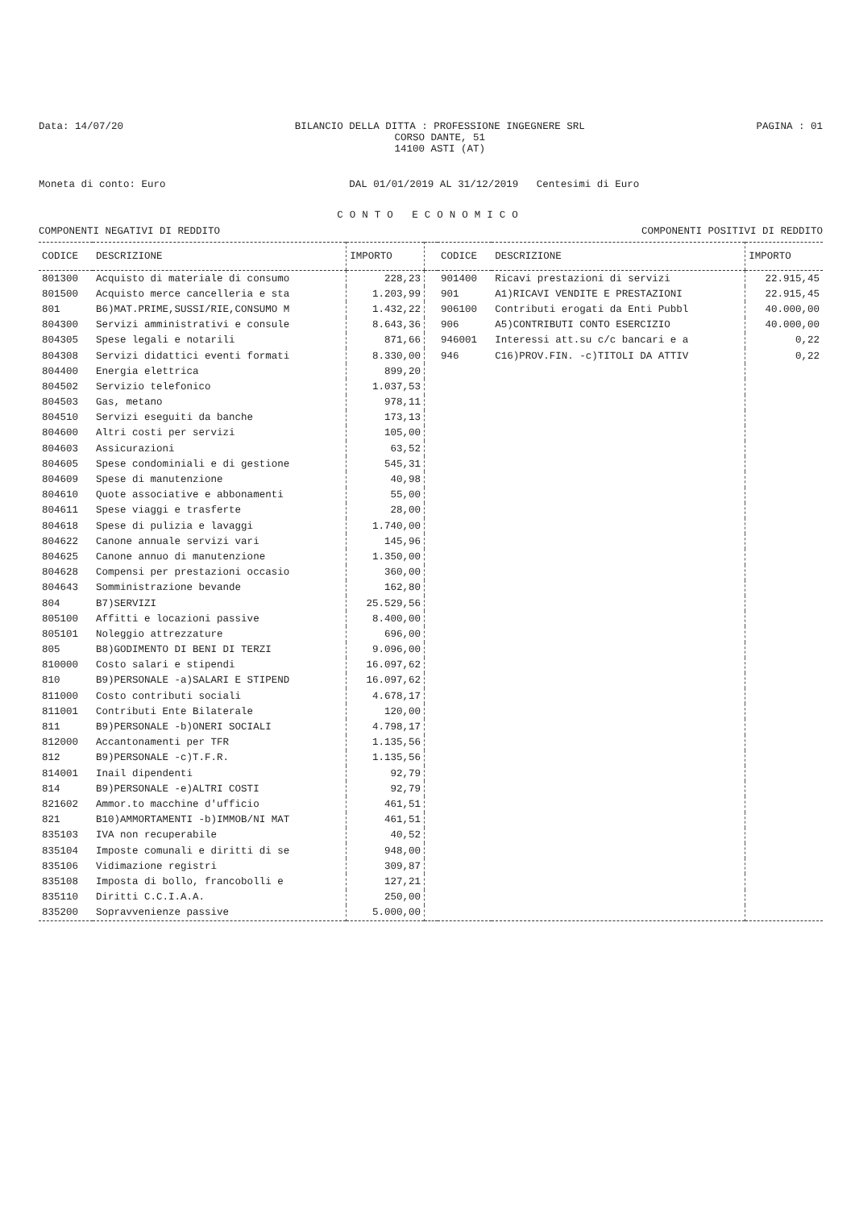Data: 14/07/20 BILANCIO DELLA DITTA : PROFESSIONE INGEGNERE SRL
CORSO DANTE, 51
14100 ASTI (AT) PAGINA : 01
Moneta di conto: Euro DAL 01/01/2019 AL 31/12/2019 Centesimi di Euro
CONTO ECONOMICO
COMPONENTI NEGATIVI DI REDDITO COMPONENTI POSITIVI DI REDDITO
| CODICE | DESCRIZIONE | IMPORTO | | CODICE | DESCRIZIONE | IMPORTO |
| --- | --- | --- | --- | --- | --- | --- |
| 801300 | Acquisto di materiale di consumo | 228,23 | | 901400 | Ricavi prestazioni di servizi | 22.915,45 |
| 801500 | Acquisto merce cancelleria e sta | 1.203,99 | | 901 | A1)RICAVI VENDITE E PRESTAZIONI | 22.915,45 |
| 801 | B6)MAT.PRIME,SUSSI/RIE,CONSUMO M | 1.432,22 | | 906100 | Contributi erogati da Enti Pubbl | 40.000,00 |
| 804300 | Servizi amministrativi e consule | 8.643,36 | | 906 | A5)CONTRIBUTI CONTO ESERCIZIO | 40.000,00 |
| 804305 | Spese legali e notarili | 871,66 | | 946001 | Interessi att.su c/c bancari e a | 0,22 |
| 804308 | Servizi didattici eventi formati | 8.330,00 | | 946 | C16)PROV.FIN. -c)TITOLI DA ATTIV | 0,22 |
| 804400 | Energia elettrica | 899,20 | | | | |
| 804502 | Servizio telefonico | 1.037,53 | | | | |
| 804503 | Gas, metano | 978,11 | | | | |
| 804510 | Servizi eseguiti da banche | 173,13 | | | | |
| 804600 | Altri costi per servizi | 105,00 | | | | |
| 804603 | Assicurazioni | 63,52 | | | | |
| 804605 | Spese condominiali e di gestione | 545,31 | | | | |
| 804609 | Spese di manutenzione | 40,98 | | | | |
| 804610 | Quote associative e abbonamenti | 55,00 | | | | |
| 804611 | Spese viaggi e trasferte | 28,00 | | | | |
| 804618 | Spese di pulizia e lavaggi | 1.740,00 | | | | |
| 804622 | Canone annuale servizi vari | 145,96 | | | | |
| 804625 | Canone annuo di manutenzione | 1.350,00 | | | | |
| 804628 | Compensi per prestazioni occasio | 360,00 | | | | |
| 804643 | Somministrazione bevande | 162,80 | | | | |
| 804 | B7)SERVIZI | 25.529,56 | | | | |
| 805100 | Affitti e locazioni passive | 8.400,00 | | | | |
| 805101 | Noleggio attrezzature | 696,00 | | | | |
| 805 | B8)GODIMENTO DI BENI DI TERZI | 9.096,00 | | | | |
| 810000 | Costo salari e stipendi | 16.097,62 | | | | |
| 810 | B9)PERSONALE -a)SALARI E STIPEND | 16.097,62 | | | | |
| 811000 | Costo contributi sociali | 4.678,17 | | | | |
| 811001 | Contributi Ente Bilaterale | 120,00 | | | | |
| 811 | B9)PERSONALE -b)ONERI SOCIALI | 4.798,17 | | | | |
| 812000 | Accantonamenti per TFR | 1.135,56 | | | | |
| 812 | B9)PERSONALE -c)T.F.R. | 1.135,56 | | | | |
| 814001 | Inail dipendenti | 92,79 | | | | |
| 814 | B9)PERSONALE -e)ALTRI COSTI | 92,79 | | | | |
| 821602 | Ammor.to macchine d'ufficio | 461,51 | | | | |
| 821 | B10)AMMORTAMENTI -b)IMMOB/NI MAT | 461,51 | | | | |
| 835103 | IVA non recuperabile | 40,52 | | | | |
| 835104 | Imposte comunali e diritti di se | 948,00 | | | | |
| 835106 | Vidimazione registri | 309,87 | | | | |
| 835108 | Imposta di bollo, francobolli e | 127,21 | | | | |
| 835110 | Diritti C.C.I.A.A. | 250,00 | | | | |
| 835200 | Sopravvenienze passive | 5.000,00 | | | | |